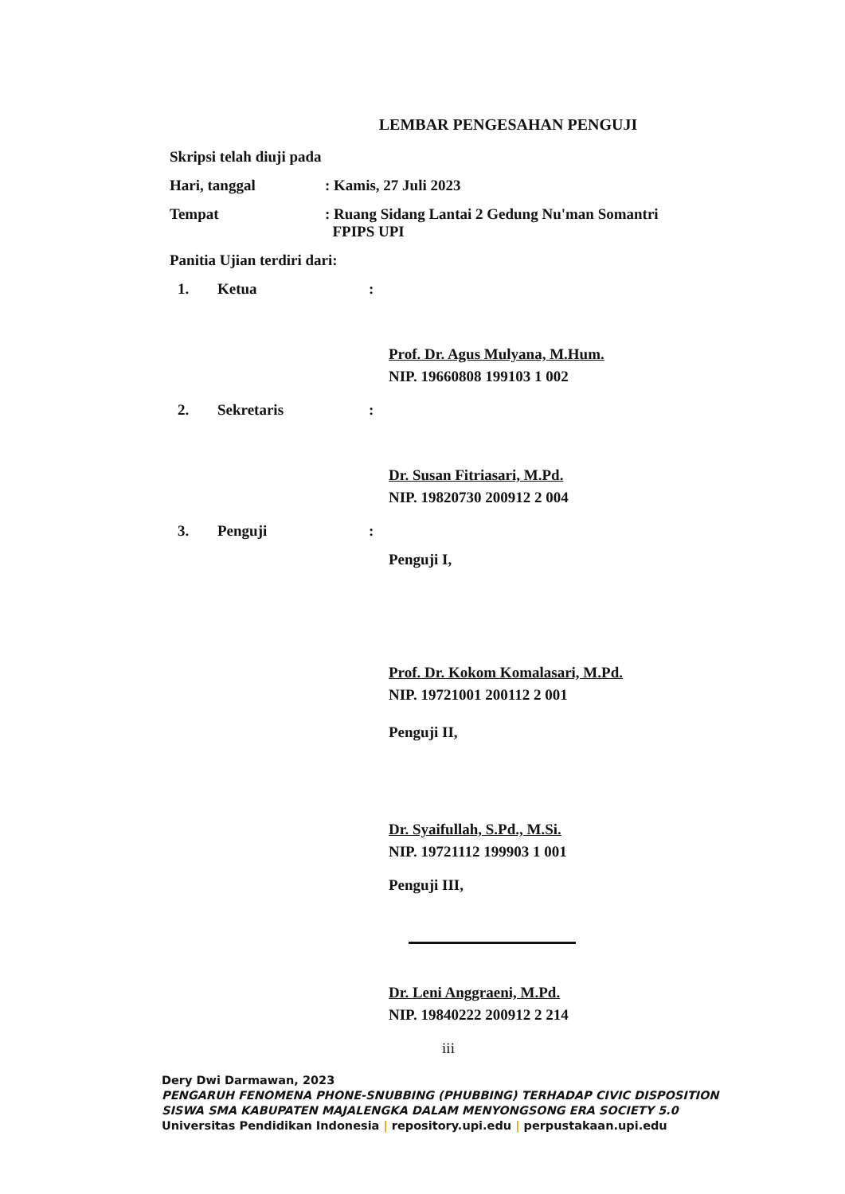LEMBAR PENGESAHAN PENGUJI
Skripsi telah diuji pada
Hari, tanggal : Kamis, 27 Juli 2023
Tempat : Ruang Sidang Lantai 2 Gedung Nu'man Somantri
FPIPS UPI
Panitia Ujian terdiri dari:
1. Ketua :
Prof. Dr. Agus Mulyana, M.Hum.
NIP. 19660808 199103 1 002
2. Sekretaris :
Dr. Susan Fitriasari, M.Pd.
NIP. 19820730 200912 2 004
3. Penguji :
Penguji I,
Prof. Dr. Kokom Komalasari, M.Pd.
NIP. 19721001 200112 2 001
Penguji II,
Dr. Syaifullah, S.Pd., M.Si.
NIP. 19721112 199903 1 001
Penguji III,
Dr. Leni Anggraeni, M.Pd.
NIP. 19840222 200912 2 214
iii
Dery Dwi Darmawan, 2023
PENGARUH FENOMENA PHONE-SNUBBING (PHUBBING) TERHADAP CIVIC DISPOSITION
SISWA SMA KABUPATEN MAJALENGKA DALAM MENYONGSONG ERA SOCIETY 5.0
Universitas Pendidikan Indonesia | repository.upi.edu | perpustakaan.upi.edu